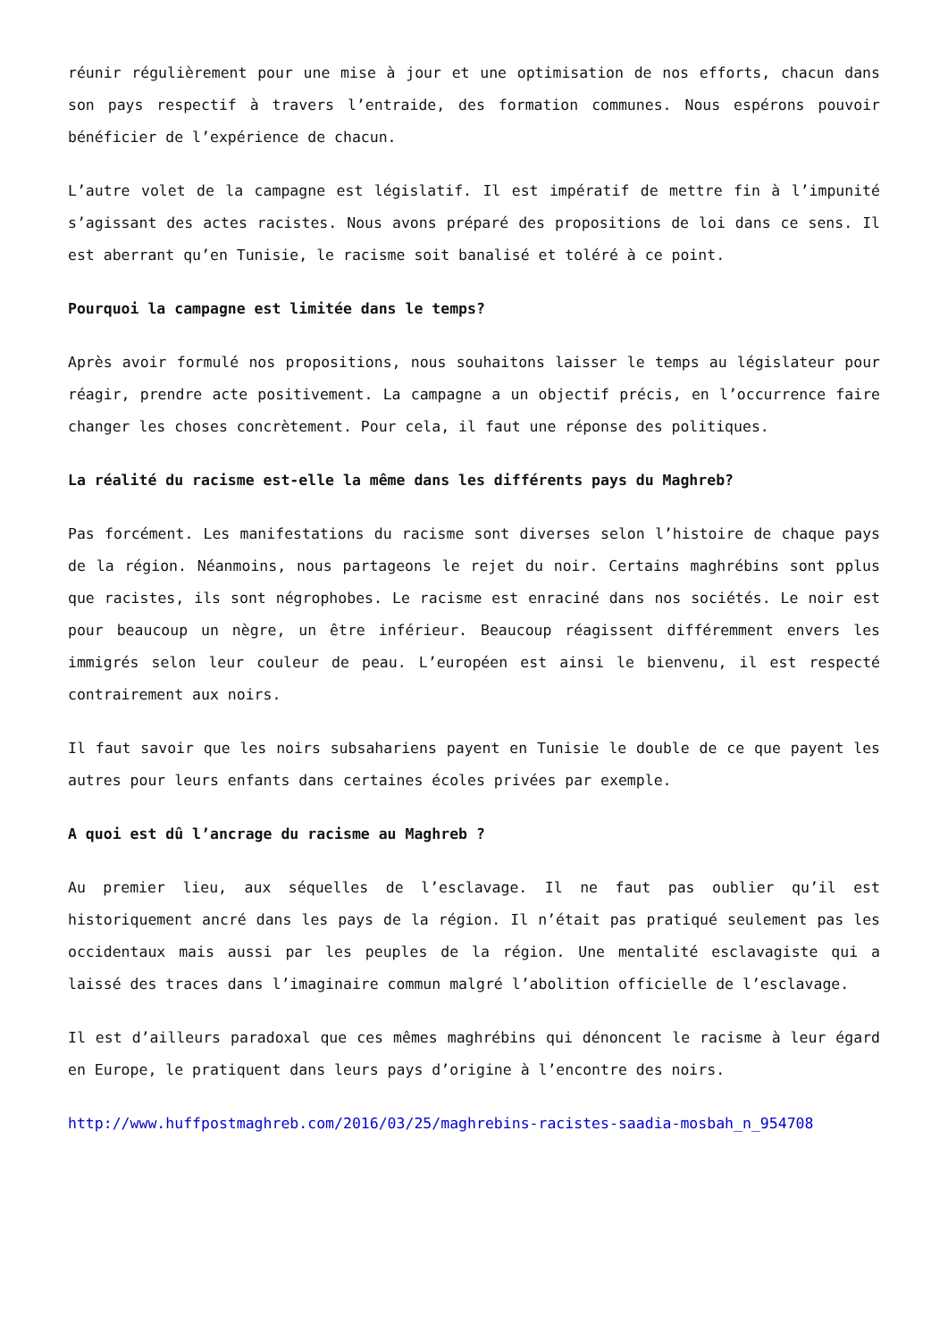réunir régulièrement pour une mise à jour et une optimisation de nos efforts, chacun dans son pays respectif à travers l’entraide, des formation communes. Nous espérons pouvoir bénéficier de l’expérience de chacun.
L’autre volet de la campagne est législatif. Il est impératif de mettre fin à l’impunité s’agissant des actes racistes. Nous avons préparé des propositions de loi dans ce sens. Il est aberrant qu’en Tunisie, le racisme soit banalisé et toléré à ce point.
Pourquoi la campagne est limitée dans le temps?
Après avoir formulé nos propositions, nous souhaitons laisser le temps au législateur pour réagir, prendre acte positivement. La campagne a un objectif précis, en l’occurrence faire changer les choses concrètement. Pour cela, il faut une réponse des politiques.
La réalité du racisme est-elle la même dans les différents pays du Maghreb?
Pas forcément. Les manifestations du racisme sont diverses selon l’histoire de chaque pays de la région. Néanmoins, nous partageons le rejet du noir. Certains maghrébins sont pplus que racistes, ils sont négrophobes. Le racisme est enraciné dans nos sociétés. Le noir est pour beaucoup un nègre, un être inférieur. Beaucoup réagissent différemment envers les immigrés selon leur couleur de peau. L’européen est ainsi le bienvenu, il est respecté contrairement aux noirs.
Il faut savoir que les noirs subsahariens payent en Tunisie le double de ce que payent les autres pour leurs enfants dans certaines écoles privées par exemple.
A quoi est dû l’ancrage du racisme au Maghreb ?
Au premier lieu, aux séquelles de l’esclavage. Il ne faut pas oublier qu’il est historiquement ancré dans les pays de la région. Il n’était pas pratiqué seulement pas les occidentaux mais aussi par les peuples de la région. Une mentalité esclavagiste qui a laissé des traces dans l’imaginaire commun malgré l’abolition officielle de l’esclavage.
Il est d’ailleurs paradoxal que ces mêmes maghrébins qui dénoncent le racisme à leur égard en Europe, le pratiquent dans leurs pays d’origine à l’encontre des noirs.
http://www.huffpostmaghreb.com/2016/03/25/maghrebins-racistes-saadia-mosbah_n_954708